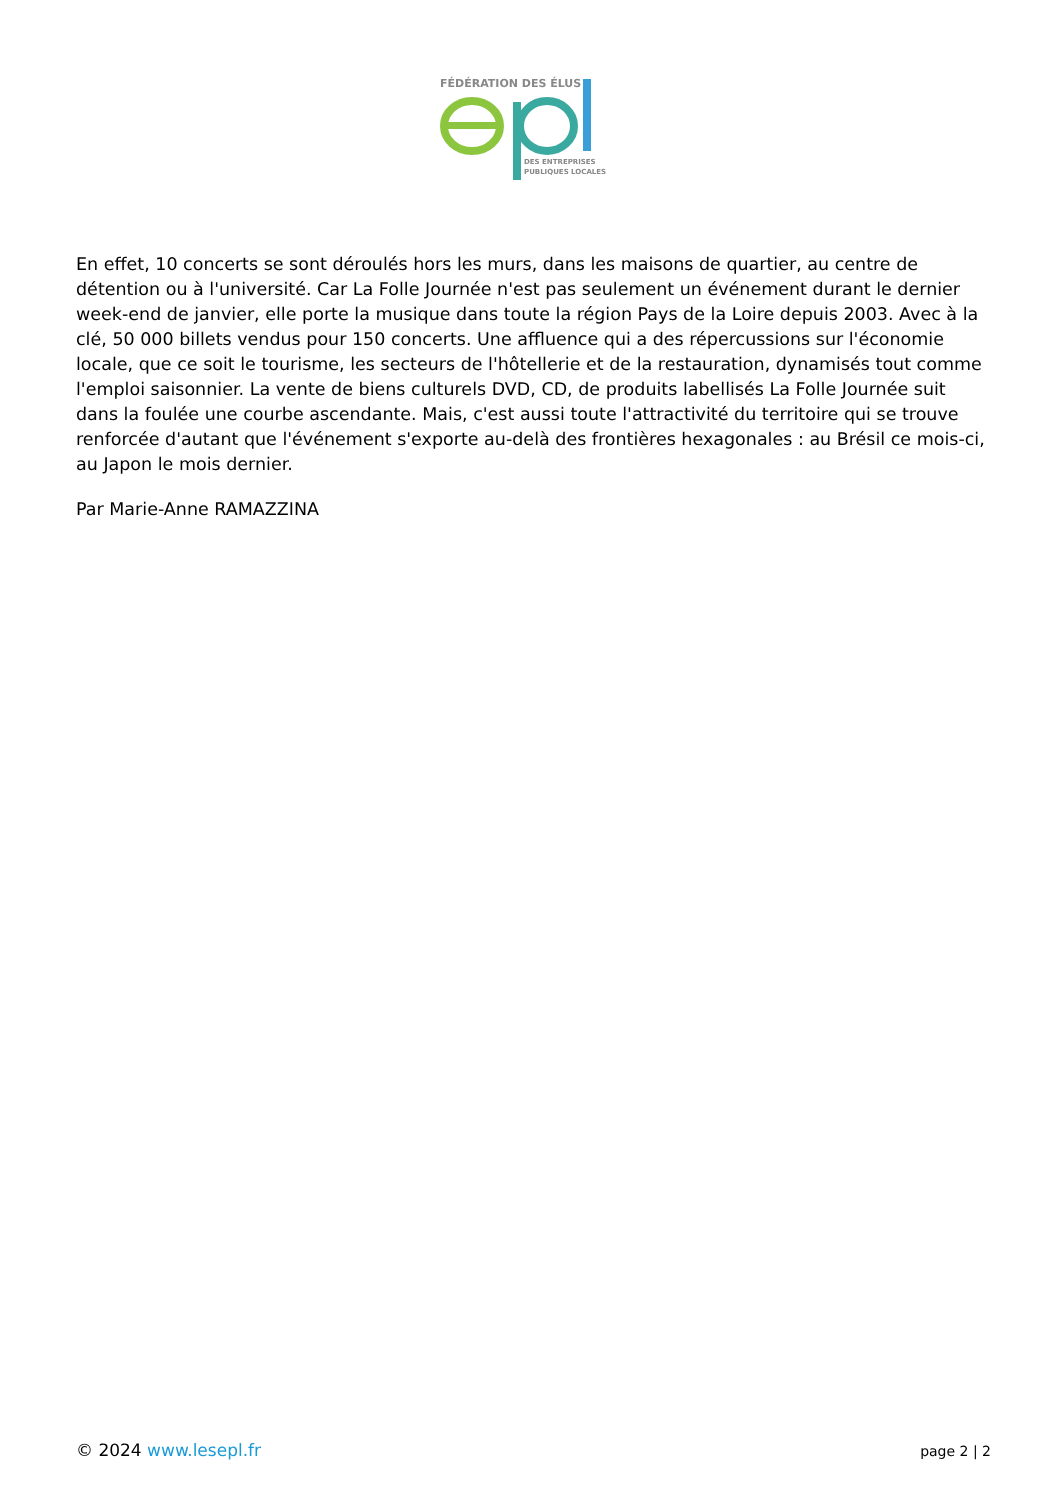FÉDÉRATION DES ÉLUS
DES ENTREPRISES
PUBLIQUES LOCALES
En effet, 10 concerts se sont déroulés hors les murs, dans les maisons de quartier, au centre de détention ou à l'université. Car La Folle Journée n'est pas seulement un événement durant le dernier week-end de janvier, elle porte la musique dans toute la région Pays de la Loire depuis 2003. Avec à la clé, 50 000 billets vendus pour 150 concerts. Une affluence qui a des répercussions sur l'économie locale, que ce soit le tourisme, les secteurs de l'hôtellerie et de la restauration, dynamisés tout comme l'emploi saisonnier. La vente de biens culturels DVD, CD, de produits labellisés La Folle Journée suit dans la foulée une courbe ascendante. Mais, c'est aussi toute l'attractivité du territoire qui se trouve renforcée d'autant que l'événement s'exporte au-delà des frontières hexagonales : au Brésil ce mois-ci, au Japon le mois dernier.
Par Marie-Anne RAMAZZINA
© 2024 www.lesepl.fr
page 2 | 2